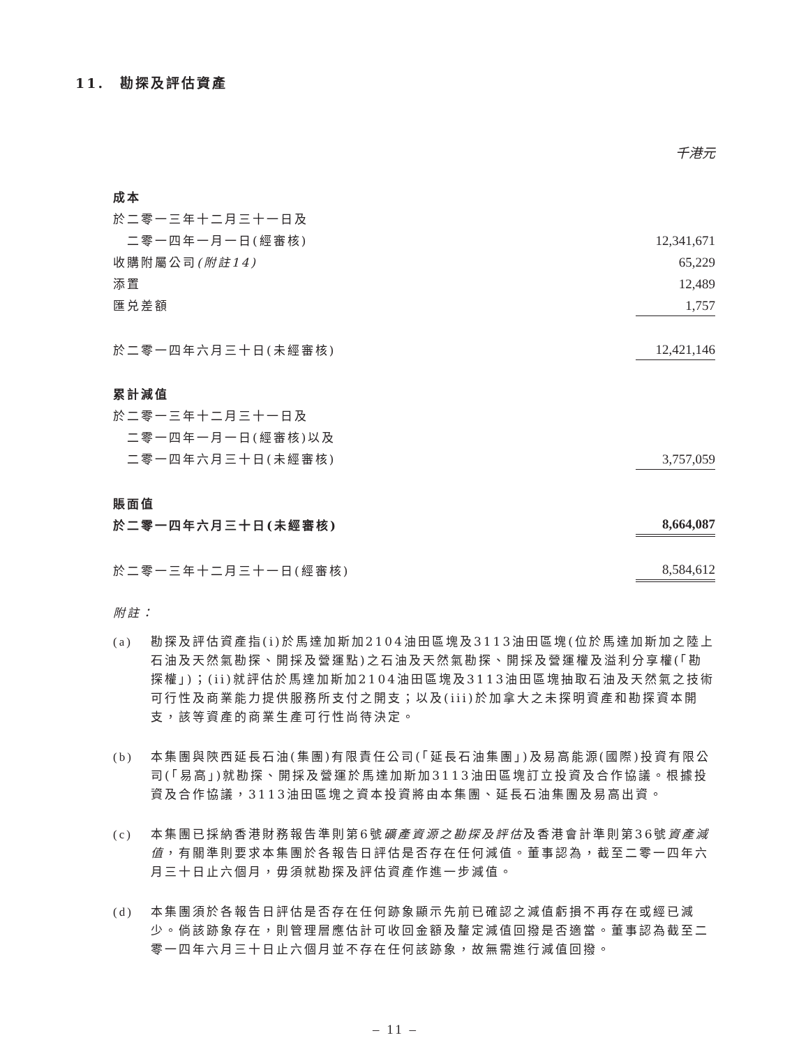11. 勘探及評估資產
| | 千港元 |
| 成本 | |
| 於二零一三年十二月三十一日及 | |
| 二零一四年一月一日(經審核) | 12,341,671 |
| 收購附屬公司 (附註14) | 65,229 |
| 添置 | 12,489 |
| 匯兑差額 | 1,757 |
| 於二零一四年六月三十日(未經審核) | 12,421,146 |
| 累計減值 | |
| 於二零一三年十二月三十一日及 | |
| 二零一四年一月一日(經審核)以及 | |
| 二零一四年六月三十日(未經審核) | 3,757,059 |
| 賬面值 | |
| 於二零一四年六月三十日(未經審核) | 8,664,087 |
| 於二零一三年十二月三十一日(經審核) | 8,584,612 |
附註：
(a) 勘探及評估資產指(i)於馬達加斯加2104油田區塊及3113油田區塊(位於馬達加斯加之陸上石油及天然氣勘探、開採及營運點)之石油及天然氣勘探、開採及營運權及溢利分享權(「勘探權」)；(ii)就評估於馬達加斯加2104油田區塊及3113油田區塊抽取石油及天然氣之技術可行性及商業能力提供服務所支付之開支；以及(iii)於加拿大之未探明資產和勘探資本開支，該等資產的商業生產可行性尚待決定。
(b) 本集團與陝西延長石油(集團)有限責任公司(「延長石油集團」)及易高能源(國際)投資有限公司(「易高」)就勘探、開採及營運於馬達加斯加3113油田區塊訂立投資及合作協議。根據投資及合作協議，3113油田區塊之資本投資將由本集團、延長石油集團及易高出資。
(c) 本集團已採納香港財務報告準則第6號礦產資源之勘探及評估及香港會計準則第36號資產減值，有關準則要求本集團於各報告日評估是否存在任何減值。董事認為，截至二零一四年六月三十日止六個月，毋須就勘探及評估資產作進一步減值。
(d) 本集團須於各報告日評估是否存在任何跡象顯示先前已確認之減值虧損不再存在或經已減少。倘該跡象存在，則管理層應估計可收回金額及釐定減值回撥是否適當。董事認為截至二零一四年六月三十日止六個月並不存在任何該跡象，故無需進行減值回撥。
– 11 –